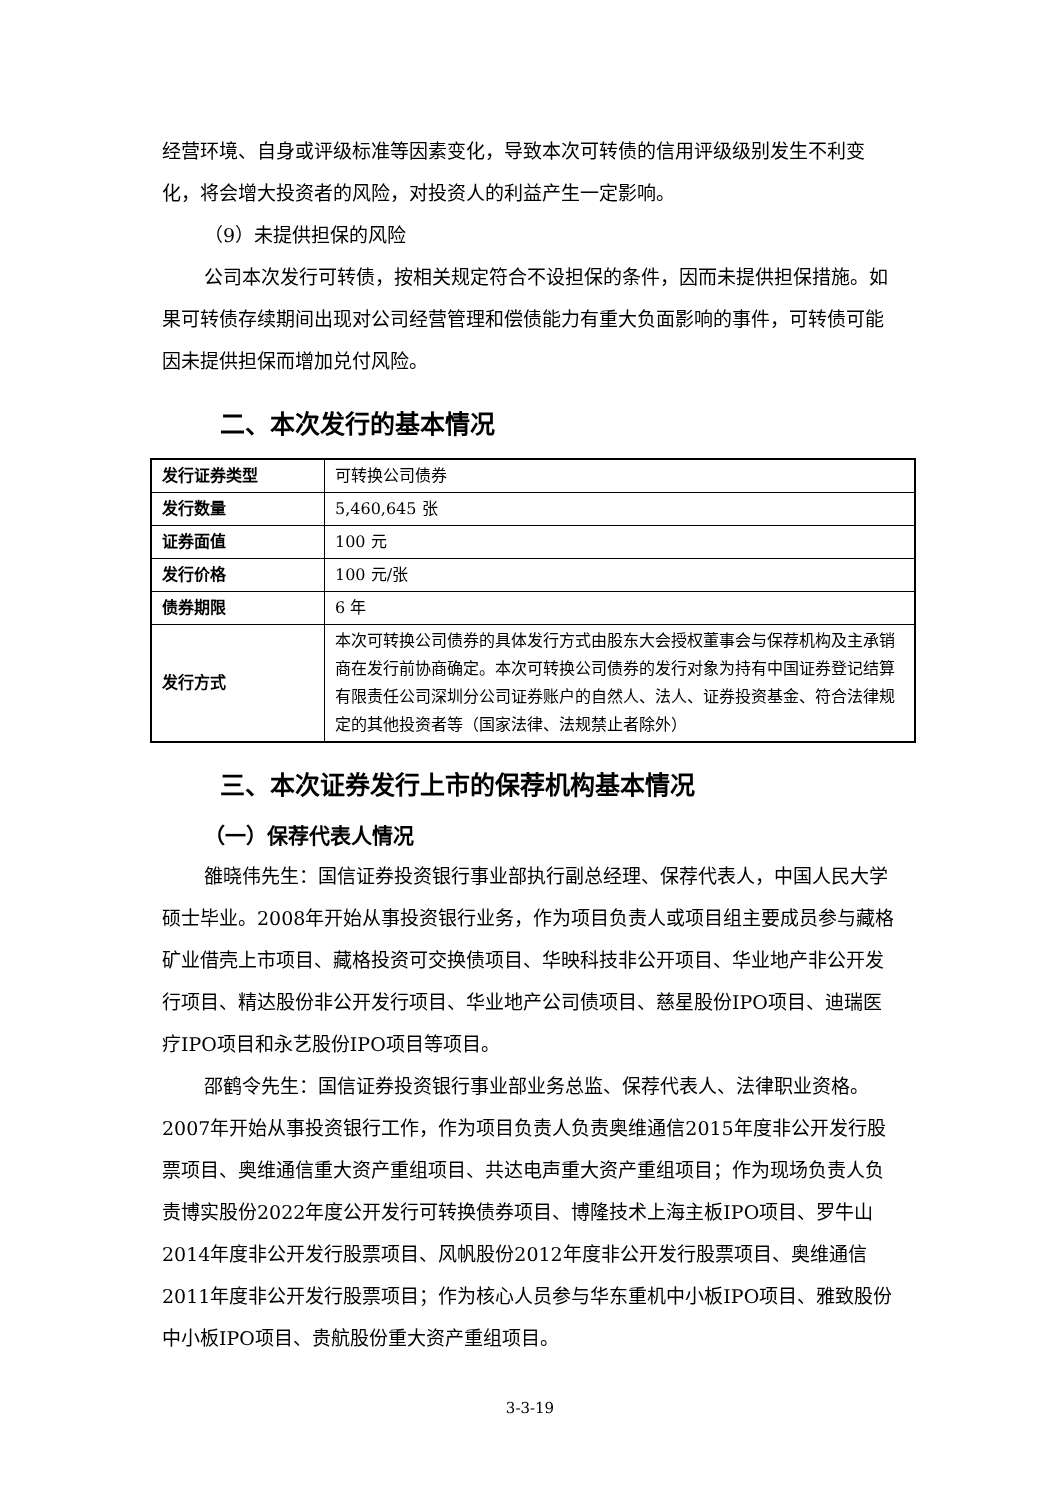经营环境、自身或评级标准等因素变化，导致本次可转债的信用评级级别发生不利变化，将会增大投资者的风险，对投资人的利益产生一定影响。
（9）未提供担保的风险
公司本次发行可转债，按相关规定符合不设担保的条件，因而未提供担保措施。如果可转债存续期间出现对公司经营管理和偿债能力有重大负面影响的事件，可转债可能因未提供担保而增加兑付风险。
二、本次发行的基本情况
| 发行证券类型 | 可转换公司债券 |
| 发行数量 | 5,460,645 张 |
| 证券面值 | 100 元 |
| 发行价格 | 100 元/张 |
| 债券期限 | 6 年 |
| 发行方式 | 本次可转换公司债券的具体发行方式由股东大会授权董事会与保荐机构及主承销商在发行前协商确定。本次可转换公司债券的发行对象为持有中国证券登记结算有限责任公司深圳分公司证券账户的自然人、法人、证券投资基金、符合法律规定的其他投资者等（国家法律、法规禁止者除外） |
三、本次证券发行上市的保荐机构基本情况
（一）保荐代表人情况
雒晓伟先生：国信证券投资银行事业部执行副总经理、保荐代表人，中国人民大学硕士毕业。2008年开始从事投资银行业务，作为项目负责人或项目组主要成员参与藏格矿业借壳上市项目、藏格投资可交换债项目、华映科技非公开项目、华业地产非公开发行项目、精达股份非公开发行项目、华业地产公司债项目、慈星股份IPO项目、迪瑞医疗IPO项目和永艺股份IPO项目等项目。
邵鹤令先生：国信证券投资银行事业部业务总监、保荐代表人、法律职业资格。2007年开始从事投资银行工作，作为项目负责人负责奥维通信2015年度非公开发行股票项目、奥维通信重大资产重组项目、共达电声重大资产重组项目；作为现场负责人负责博实股份2022年度公开发行可转换债券项目、博隆技术上海主板IPO项目、罗牛山2014年度非公开发行股票项目、风帆股份2012年度非公开发行股票项目、奥维通信2011年度非公开发行股票项目；作为核心人员参与华东重机中小板IPO项目、雅致股份中小板IPO项目、贵航股份重大资产重组项目。
3-3-19